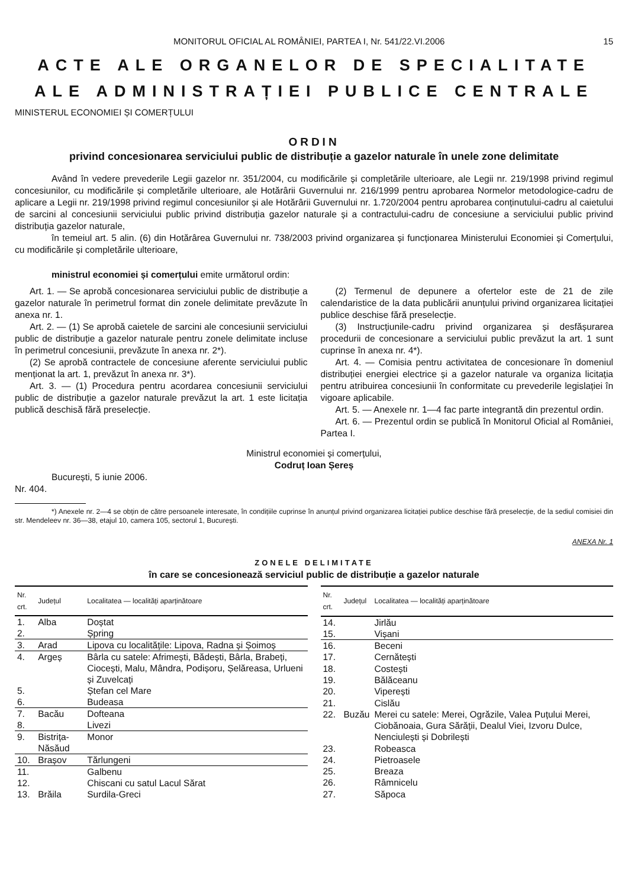MONITORUL OFICIAL AL ROMÂNIEI, PARTEA I, Nr. 541/22.VI.2006 15
ACTE ALE ORGANELOR DE SPECIALITATE
ALE ADMINISTRAȚIEI PUBLICE CENTRALE
MINISTERUL ECONOMIEI ȘI COMERȚULUI
ORDIN
privind concesionarea serviciului public de distribuție a gazelor naturale în unele zone delimitate
Având în vedere prevederile Legii gazelor nr. 351/2004, cu modificările și completările ulterioare, ale Legii nr. 219/1998 privind regimul concesiunilor, cu modificările și completările ulterioare, ale Hotărârii Guvernului nr. 216/1999 pentru aprobarea Normelor metodologice-cadru de aplicare a Legii nr. 219/1998 privind regimul concesiunilor și ale Hotărârii Guvernului nr. 1.720/2004 pentru aprobarea conținutului-cadru al caietului de sarcini al concesiunii serviciului public privind distribuția gazelor naturale și a contractului-cadru de concesiune a serviciului public privind distribuția gazelor naturale,
în temeiul art. 5 alin. (6) din Hotărârea Guvernului nr. 738/2003 privind organizarea și funcționarea Ministerului Economiei și Comerțului, cu modificările și completările ulterioare,
ministrul economiei și comerțului emite următorul ordin:
Art. 1. — Se aprobă concesionarea serviciului public de distribuție a gazelor naturale în perimetrul format din zonele delimitate prevăzute în anexa nr. 1.
Art. 2. — (1) Se aprobă caietele de sarcini ale concesiunii serviciului public de distribuție a gazelor naturale pentru zonele delimitate incluse în perimetrul concesiunii, prevăzute în anexa nr. 2*).
(2) Se aprobă contractele de concesiune aferente serviciului public menționat la art. 1, prevăzut în anexa nr. 3*).
Art. 3. — (1) Procedura pentru acordarea concesiunii serviciului public de distribuție a gazelor naturale prevăzut la art. 1 este licitația publică deschisă fără preselecție.
(2) Termenul de depunere a ofertelor este de 21 de zile calendaristice de la data publicării anunțului privind organizarea licitației publice deschise fără preselecție.
(3) Instrucțiunile-cadru privind organizarea și desfășurarea procedurii de concesionare a serviciului public prevăzut la art. 1 sunt cuprinse în anexa nr. 4*).
Art. 4. — Comisia pentru activitatea de concesionare în domeniul distribuției energiei electrice și a gazelor naturale va organiza licitația pentru atribuirea concesiunii în conformitate cu prevederile legislației în vigoare aplicabile.
Art. 5. — Anexele nr. 1—4 fac parte integrantă din prezentul ordin.
Art. 6. — Prezentul ordin se publică în Monitorul Oficial al României, Partea I.
Ministrul economiei și comerțului,
Codruț Ioan Șereș
București, 5 iunie 2006.
Nr. 404.
*) Anexele nr. 2—4 se obțin de către persoanele interesate, în condițiile cuprinse în anunțul privind organizarea licitației publice deschise fără preselecție, de la sediul comisiei din str. Mendeleev nr. 36—38, etajul 10, camera 105, sectorul 1, București.
ANEXA Nr. 1
ZONELE DELIMITATE
în care se concesionează serviciul public de distribuție a gazelor naturale
| Nr. crt. | Județul | Localitatea — localități aparținătoare |
| --- | --- | --- |
| 1. | Alba | Doștat |
| 2. | | Șpring |
| 3. | Arad | Lipova cu localitățile: Lipova, Radna și Șoimoș |
| 4. | Argeș | Bârla cu satele: Afrimești, Bădești, Bârla, Brabeți, Ciocești, Malu, Mândra, Podișoru, Șelăreasa, Urlueni și Zuvelcați |
| 5. | | Ștefan cel Mare |
| 6. | | Budeasa |
| 7. | Bacău | Dofteana |
| 8. | | Livezi |
| 9. | Bistrița-Năsăud | Monor |
| 10. | Brașov | Tărlungeni |
| 11. | | Galbenu |
| 12. | | Chiscani cu satul Lacul Sărat |
| 13. | Brăila | Surdila-Greci |
| Nr. crt. | Județul | Localitatea — localități aparținătoare |
| --- | --- | --- |
| 14. | | Jirlău |
| 15. | | Vișani |
| 16. | | Beceni |
| 17. | | Cernătești |
| 18. | | Costești |
| 19. | | Bălăceanu |
| 20. | | Viperești |
| 21. | | Cislău |
| 22. | Buzău | Merei cu satele: Merei, Ogrăzile, Valea Puțului Merei, Ciobănoaia, Gura Sărății, Dealul Viei, Izvoru Dulce, Nenciulești și Dobrilești |
| 23. | | Robeasca |
| 24. | | Pietroasele |
| 25. | | Breaza |
| 26. | | Râmnicelu |
| 27. | | Săpoca |